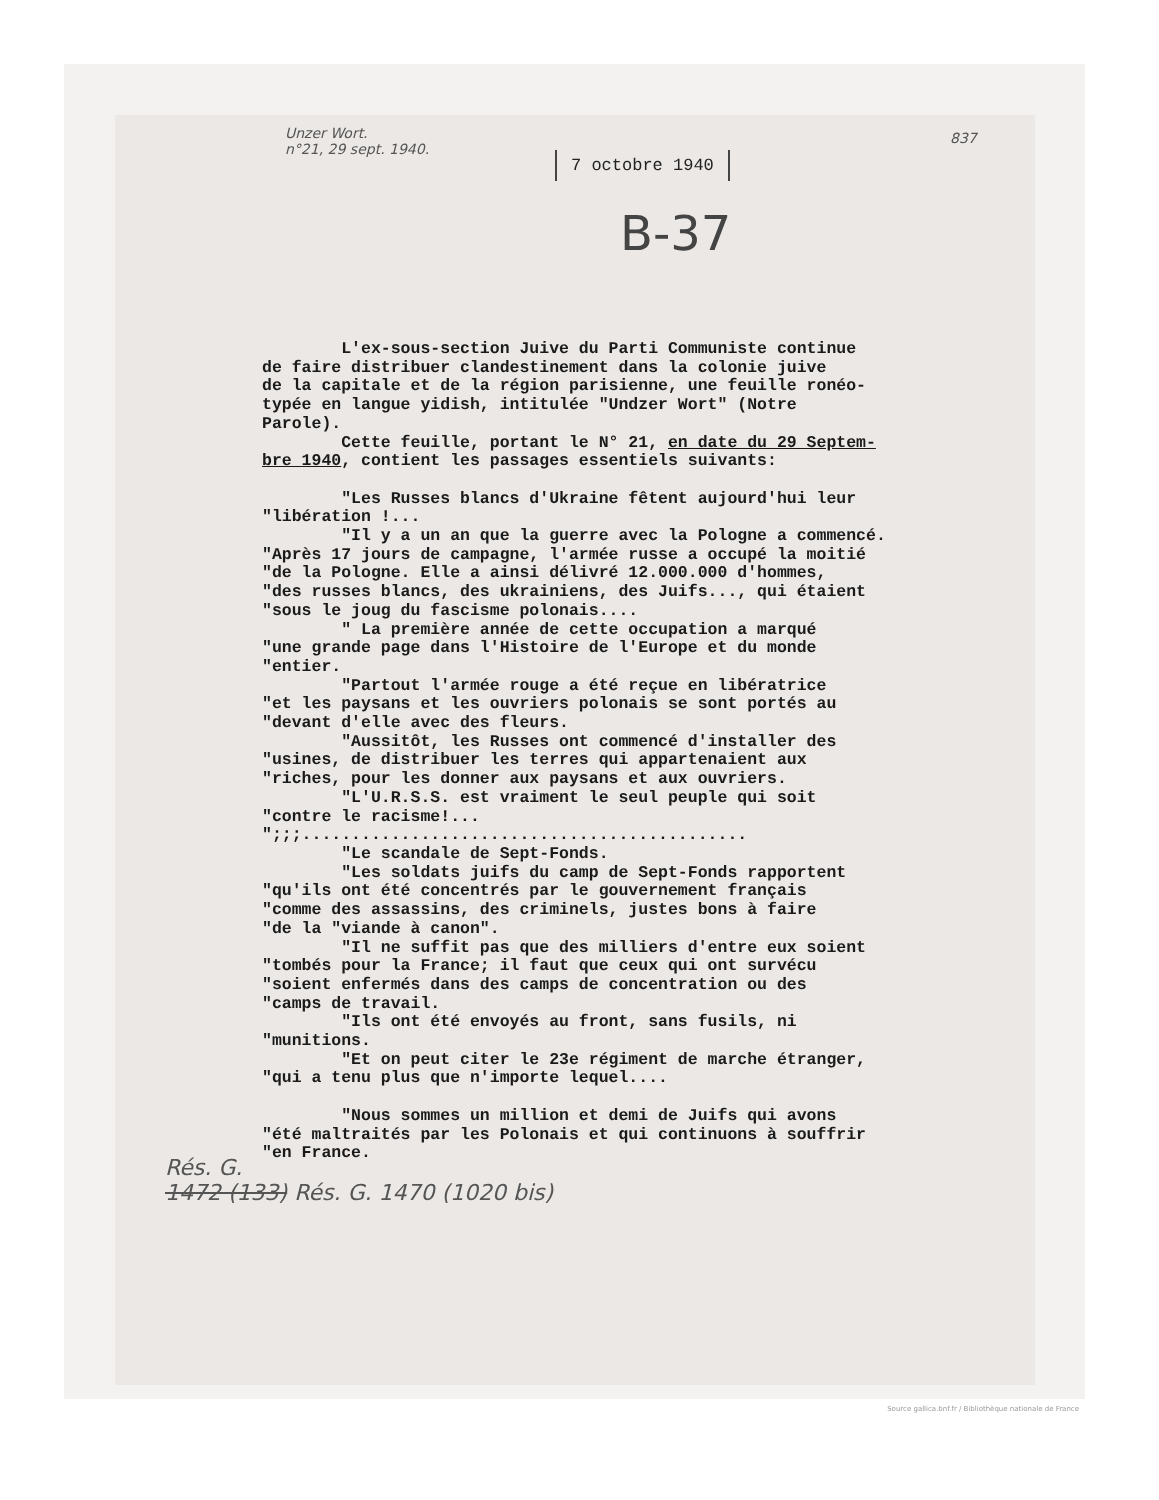Unzer Wort.
n°21, 29 sept. 1940.
837
7 octobre 1940
B-37
L'ex-sous-section Juive du Parti Communiste continue de faire distribuer clandestinement dans la colonie juive de la capitale et de la région parisienne, une feuille ronéo- typée en langue yidish, intitulée "Undzer Wort" (Notre Parole). Cette feuille, portant le N° 21, en date du 29 Septem- bre 1940, contient les passages essentiels suivants: "Les Russes blancs d'Ukraine fêtent aujourd'hui leur "libération !... "Il y a un an que la guerre avec la Pologne a commencé. "Après 17 jours de campagne, l'armée russe a occupé la moitié "de la Pologne. Elle a ainsi délivré 12.000.000 d'hommes, "des russes blancs, des ukrainiens, des Juifs..., qui étaient "sous le joug du fascisme polonais.... " La première année de cette occupation a marqué "une grande page dans l'Histoire de l'Europe et du monde "entier. "Partout l'armée rouge a été reçue en libératrice "et les paysans et les ouvriers polonais se sont portés au "devant d'elle avec des fleurs. "Aussitôt, les Russes ont commencé d'installer des "usines, de distribuer les terres qui appartenaient aux "riches, pour les donner aux paysans et aux ouvriers. "L'U.R.S.S. est vraiment le seul peuple qui soit "contre le racisme!... ";;;............................................. "Le scandale de Sept-Fonds. "Les soldats juifs du camp de Sept-Fonds rapportent "qu'ils ont été concentrés par le gouvernement français "comme des assassins, des criminels, justes bons à faire "de la "viande à canon". "Il ne suffit pas que des milliers d'entre eux soient "tombés pour la France; il faut que ceux qui ont survécu "soient enfermés dans des camps de concentration ou des "camps de travail. "Ils ont été envoyés au front, sans fusils, ni "munitions. "Et on peut citer le 23e régiment de marche étranger, "qui a tenu plus que n'importe lequel.... "Nous sommes un million et demi de Juifs qui avons "été maltraités par les Polonais et qui continuons à souffrir "en France.
Rés. G.
1472 (133) Rés. G. 1470 (1020 bis)
Source gallica.bnf.fr / Bibliothèque nationale de France